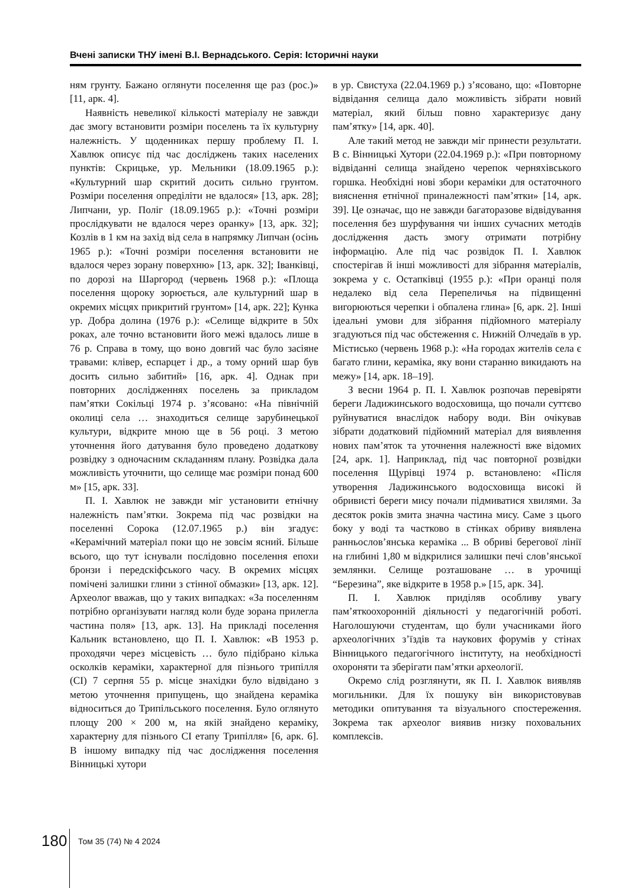Вчені записки ТНУ імені В.І. Вернадського. Серія: Історичні науки
ням грунту. Бажано оглянути поселення ще раз (рос.)» [11, арк. 4].
Наявність невеликої кількості матеріалу не завжди дає змогу встановити розміри поселень та їх культурну належність. У щоденниках першу проблему П. І. Хавлюк описує під час досліджень таких населених пунктів: Скрицьке, ур. Мельники (18.09.1965 р.): «Культурний шар скритий досить сильно грунтом. Розміри поселення опреділіти не вдалося» [13, арк. 28]; Липчани, ур. Поліг (18.09.1965 р.): «Точні розміри прослідкувати не вдалося через оранку» [13, арк. 32]; Козлів в 1 км на захід від села в напрямку Липчан (осінь 1965 р.): «Точні розміри поселення встановити не вдалося через зорану поверхню» [13, арк. 32]; Іванківці, по дорозі на Шаргород (червень 1968 р.): «Площа поселення щороку зорюється, але культурний шар в окремих місцях прикритий грунтом» [14, арк. 22]; Кунка ур. Добра долина (1976 р.): «Селище відкрите в 50х роках, але точно встановити його межі вдалось лише в 76 р. Справа в тому, що воно довгий час було засіяне травами: клівер, еспарцет і др., а тому орний шар був досить сильно забитий» [16, арк. 4]. Однак при повторних дослідженнях поселень за прикладом пам’ятки Сокільці 1974 р. з’ясовано: «На північній околиці села … знаходиться селище зарубинецької культури, відкрите мною ще в 56 році. З метою уточнення його датування було проведено додаткову розвідку з одночасним складанням плану. Розвідка дала можливість уточнити, що селище має розміри понад 600 м» [15, арк. 33].
П. І. Хавлюк не завжди міг установити етнічну належність пам’ятки. Зокрема під час розвідки на поселенні Сорока (12.07.1965 р.) він згадує: «Керамічний матеріал поки що не зовсім ясний. Більше всього, що тут існували послідовно поселення епохи бронзи і передскіфського часу. В окремих місцях помічені залишки глини з стінної обмазки» [13, арк. 12]. Археолог вважав, що у таких випадках: «За поселенням потрібно організувати нагляд коли буде зорана прилегла частина поля» [13, арк. 13]. На прикладі поселення Кальник встановлено, що П. І. Хавлюк: «В 1953 р. проходячи через місцевість … було підібрано кілька осколків кераміки, характерної для пізнього трипілля (СІ) 7 серпня 55 р. місце знахідки було відвідано з метою уточнення припущень, що знайдена кераміка відноситься до Трипільського поселення. Було оглянуто площу 200 × 200 м, на якій знайдено кераміку, характерну для пізнього СІ етапу Трипілля» [6, арк. 6]. В іншому випадку під час дослідження поселення Вінницькі хутори
в ур. Свистуха (22.04.1969 р.) з’ясовано, що: «Повторне відвідання селища дало можливість зібрати новий матеріал, який більш повно характеризує дану пам’ятку» [14, арк. 40].
Але такий метод не завжди міг принести результати. В с. Вінницькі Хутори (22.04.1969 р.): «При повторному відвіданні селища знайдено черепок черняхівського горшка. Необхідні нові збори кераміки для остаточного вияснення етнічної приналежності пам’ятки» [14, арк. 39]. Це означає, що не завжди багаторазове відвідування поселення без шурфування чи інших сучасних методів дослідження дасть змогу отримати потрібну інформацію. Але під час розвідок П. І. Хавлюк спостерігав й інші можливості для зібрання матеріалів, зокрема у с. Остапківці (1955 р.): «При оранці поля недалеко від села Перепеличья на підвищенні вигорюються черепки і обпалена глина» [6, арк. 2]. Інші ідеальні умови для зібрання підйомного матеріалу згадуються під час обстеження с. Нижній Олчедаїв в ур. Містисько (червень 1968 р.): «На городах жителів села є багато глини, кераміка, яку вони старанно викидають на межу» [14, арк. 18–19].
З весни 1964 р. П. І. Хавлюк розпочав перевіряти береги Ладижинського водосховища, що почали суттєво руйнуватися внаслідок набору води. Він очікував зібрати додатковий підйомний матеріал для виявлення нових пам’яток та уточнення належності вже відомих [24, арк. 1]. Наприклад, під час повторної розвідки поселення Щурівці 1974 р. встановлено: «Після утворення Ладижинського водосховища високі й обривисті береги мису почали підмиватися хвилями. За десяток років змита значна частина мису. Саме з цього боку у воді та частково в стінках обриву виявлена ранньослов’янська кераміка ... В обриві берегової лінії на глибині 1,80 м відкрилися залишки печі слов’янської землянки. Селище розташоване … в урочищі “Березина”, яке відкрите в 1958 р.» [15, арк. 34].
П. І. Хавлюк приділяв особливу увагу пам’яткоохоронній діяльності у педагогічній роботі. Наголошуючи студентам, що були учасниками його археологічних з’їздів та наукових форумів у стінах Вінницького педагогічного інституту, на необхідності охороняти та зберігати пам’ятки археології.
Окремо слід розглянути, як П. І. Хавлюк виявляв могильники. Для їх пошуку він використовував методики опитування та візуального спостереження. Зокрема так археолог виявив низку поховальних комплексів.
180 Том 35 (74) № 4 2024